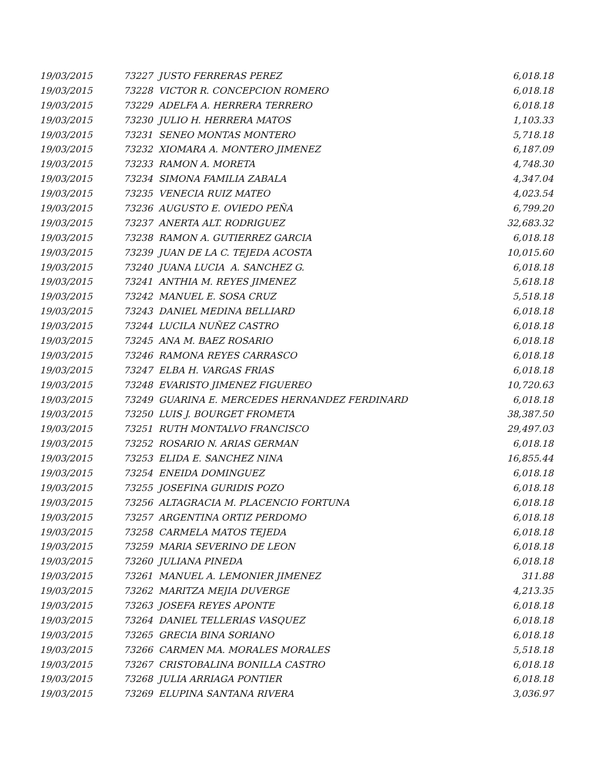| 19/03/2015 | 73227 JUSTO FERRERAS PEREZ | 6,018.18 |
| 19/03/2015 | 73228 VICTOR R. CONCEPCION ROMERO | 6,018.18 |
| 19/03/2015 | 73229 ADELFA A. HERRERA TERRERO | 6,018.18 |
| 19/03/2015 | 73230 JULIO H. HERRERA MATOS | 1,103.33 |
| 19/03/2015 | 73231 SENEO MONTAS MONTERO | 5,718.18 |
| 19/03/2015 | 73232 XIOMARA A. MONTERO JIMENEZ | 6,187.09 |
| 19/03/2015 | 73233 RAMON A. MORETA | 4,748.30 |
| 19/03/2015 | 73234 SIMONA FAMILIA ZABALA | 4,347.04 |
| 19/03/2015 | 73235 VENECIA RUIZ MATEO | 4,023.54 |
| 19/03/2015 | 73236 AUGUSTO E. OVIEDO PEÑA | 6,799.20 |
| 19/03/2015 | 73237 ANERTA ALT. RODRIGUEZ | 32,683.32 |
| 19/03/2015 | 73238 RAMON A. GUTIERREZ GARCIA | 6,018.18 |
| 19/03/2015 | 73239 JUAN DE LA C. TEJEDA ACOSTA | 10,015.60 |
| 19/03/2015 | 73240 JUANA LUCIA A. SANCHEZ G. | 6,018.18 |
| 19/03/2015 | 73241 ANTHIA M. REYES JIMENEZ | 5,618.18 |
| 19/03/2015 | 73242 MANUEL E. SOSA CRUZ | 5,518.18 |
| 19/03/2015 | 73243 DANIEL MEDINA BELLIARD | 6,018.18 |
| 19/03/2015 | 73244 LUCILA NUÑEZ CASTRO | 6,018.18 |
| 19/03/2015 | 73245 ANA M. BAEZ ROSARIO | 6,018.18 |
| 19/03/2015 | 73246 RAMONA REYES CARRASCO | 6,018.18 |
| 19/03/2015 | 73247 ELBA H. VARGAS FRIAS | 6,018.18 |
| 19/03/2015 | 73248 EVARISTO JIMENEZ FIGUEREO | 10,720.63 |
| 19/03/2015 | 73249 GUARINA E. MERCEDES HERNANDEZ FERDINARD | 6,018.18 |
| 19/03/2015 | 73250 LUIS J. BOURGET FROMETA | 38,387.50 |
| 19/03/2015 | 73251 RUTH MONTALVO FRANCISCO | 29,497.03 |
| 19/03/2015 | 73252 ROSARIO N. ARIAS GERMAN | 6,018.18 |
| 19/03/2015 | 73253 ELIDA E. SANCHEZ NINA | 16,855.44 |
| 19/03/2015 | 73254 ENEIDA DOMINGUEZ | 6,018.18 |
| 19/03/2015 | 73255 JOSEFINA GURIDIS POZO | 6,018.18 |
| 19/03/2015 | 73256 ALTAGRACIA M. PLACENCIO FORTUNA | 6,018.18 |
| 19/03/2015 | 73257 ARGENTINA ORTIZ PERDOMO | 6,018.18 |
| 19/03/2015 | 73258 CARMELA MATOS TEJEDA | 6,018.18 |
| 19/03/2015 | 73259 MARIA SEVERINO DE LEON | 6,018.18 |
| 19/03/2015 | 73260 JULIANA PINEDA | 6,018.18 |
| 19/03/2015 | 73261 MANUEL A. LEMONIER JIMENEZ | 311.88 |
| 19/03/2015 | 73262 MARITZA MEJIA DUVERGE | 4,213.35 |
| 19/03/2015 | 73263 JOSEFA REYES APONTE | 6,018.18 |
| 19/03/2015 | 73264 DANIEL TELLERIAS VASQUEZ | 6,018.18 |
| 19/03/2015 | 73265 GRECIA BINA SORIANO | 6,018.18 |
| 19/03/2015 | 73266 CARMEN MA. MORALES MORALES | 5,518.18 |
| 19/03/2015 | 73267 CRISTOBALINA BONILLA CASTRO | 6,018.18 |
| 19/03/2015 | 73268 JULIA ARRIAGA PONTIER | 6,018.18 |
| 19/03/2015 | 73269 ELUPINA SANTANA RIVERA | 3,036.97 |